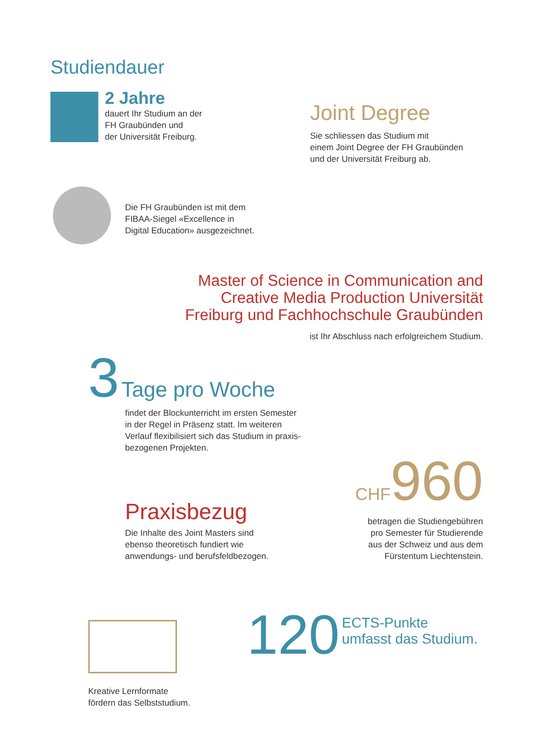Studiendauer
2 Jahre
dauert Ihr Studium an der
FH Graubünden und
der Universität Freiburg.
Joint Degree
Sie schliessen das Studium mit
einem Joint Degree der FH Graubünden
und der Universität Freiburg ab.
Die FH Graubünden ist mit dem
FIBAA-Siegel «Excellence in
Digital Education» ausgezeichnet.
Master of Science in Communication and Creative Media Production Universität Freiburg und Fachhochschule Graubünden
ist Ihr Abschluss nach erfolgreichem Studium.
3 Tage pro Woche
findet der Blockunterricht im ersten Semester
in der Regel in Präsenz statt. Im weiteren
Verlauf flexibilisiert sich das Studium in praxis-
bezogenen Projekten.
CHF 960
betragen die Studiengebühren
pro Semester für Studierende
aus der Schweiz und aus dem
Fürstentum Liechtenstein.
Praxisbezug
Die Inhalte des Joint Masters sind
ebenso theoretisch fundiert wie
anwendungs- und berufsfeldbezogen.
Kreative Lernformate
fördern das Selbststudium.
120 ECTS-Punkte
umfasst das Studium.